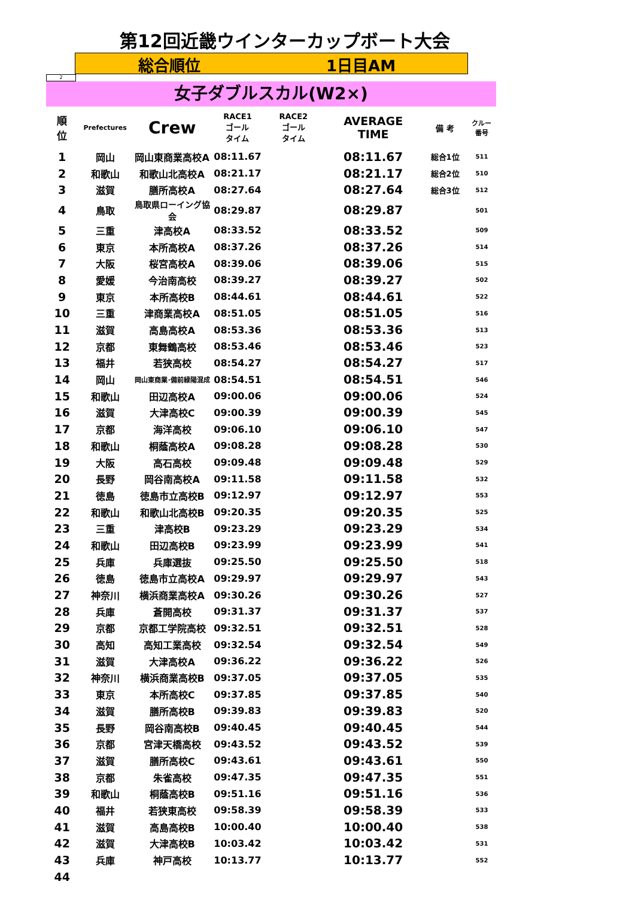第12回近畿ウインターカップボート大会
総合順位 1日目AM
2
女子ダブルスカル(W2×)
| 順 位 | Prefectures | Crew | RACE1 ゴール タイム | RACE2 ゴール タイム | AVERAGE TIME | 備 考 | クルー 番号 |
| --- | --- | --- | --- | --- | --- | --- | --- |
| 1 | 岡山 | 岡山東商業高校A | 08:11.67 | | 08:11.67 | 総合1位 | 511 |
| 2 | 和歌山 | 和歌山北高校A | 08:21.17 | | 08:21.17 | 総合2位 | 510 |
| 3 | 滋賀 | 膳所高校A | 08:27.64 | | 08:27.64 | 総合3位 | 512 |
| 4 | 鳥取 | 鳥取県ローイング協会 | 08:29.87 | | 08:29.87 | | 501 |
| 5 | 三重 | 津高校A | 08:33.52 | | 08:33.52 | | 509 |
| 6 | 東京 | 本所高校A | 08:37.26 | | 08:37.26 | | 514 |
| 7 | 大阪 | 桜宮高校A | 08:39.06 | | 08:39.06 | | 515 |
| 8 | 愛媛 | 今治南高校 | 08:39.27 | | 08:39.27 | | 502 |
| 9 | 東京 | 本所高校B | 08:44.61 | | 08:44.61 | | 522 |
| 10 | 三重 | 津商業高校A | 08:51.05 | | 08:51.05 | | 516 |
| 11 | 滋賀 | 高島高校A | 08:53.36 | | 08:53.36 | | 513 |
| 12 | 京都 | 東舞鶴高校 | 08:53.46 | | 08:53.46 | | 523 |
| 13 | 福井 | 若狭高校 | 08:54.27 | | 08:54.27 | | 517 |
| 14 | 岡山 | 岡山東商業･備前緑陽混成 | 08:54.51 | | 08:54.51 | | 546 |
| 15 | 和歌山 | 田辺高校A | 09:00.06 | | 09:00.06 | | 524 |
| 16 | 滋賀 | 大津高校C | 09:00.39 | | 09:00.39 | | 545 |
| 17 | 京都 | 海洋高校 | 09:06.10 | | 09:06.10 | | 547 |
| 18 | 和歌山 | 桐蔭高校A | 09:08.28 | | 09:08.28 | | 530 |
| 19 | 大阪 | 高石高校 | 09:09.48 | | 09:09.48 | | 529 |
| 20 | 長野 | 岡谷南高校A | 09:11.58 | | 09:11.58 | | 532 |
| 21 | 徳島 | 徳島市立高校B | 09:12.97 | | 09:12.97 | | 553 |
| 22 | 和歌山 | 和歌山北高校B | 09:20.35 | | 09:20.35 | | 525 |
| 23 | 三重 | 津高校B | 09:23.29 | | 09:23.29 | | 534 |
| 24 | 和歌山 | 田辺高校B | 09:23.99 | | 09:23.99 | | 541 |
| 25 | 兵庫 | 兵庫選抜 | 09:25.50 | | 09:25.50 | | 518 |
| 26 | 徳島 | 徳島市立高校A | 09:29.97 | | 09:29.97 | | 543 |
| 27 | 神奈川 | 横浜商業高校A | 09:30.26 | | 09:30.26 | | 527 |
| 28 | 兵庫 | 蒼開高校 | 09:31.37 | | 09:31.37 | | 537 |
| 29 | 京都 | 京都工学院高校 | 09:32.51 | | 09:32.51 | | 528 |
| 30 | 高知 | 高知工業高校 | 09:32.54 | | 09:32.54 | | 549 |
| 31 | 滋賀 | 大津高校A | 09:36.22 | | 09:36.22 | | 526 |
| 32 | 神奈川 | 横浜商業高校B | 09:37.05 | | 09:37.05 | | 535 |
| 33 | 東京 | 本所高校C | 09:37.85 | | 09:37.85 | | 540 |
| 34 | 滋賀 | 膳所高校B | 09:39.83 | | 09:39.83 | | 520 |
| 35 | 長野 | 岡谷南高校B | 09:40.45 | | 09:40.45 | | 544 |
| 36 | 京都 | 宮津天橋高校 | 09:43.52 | | 09:43.52 | | 539 |
| 37 | 滋賀 | 膳所高校C | 09:43.61 | | 09:43.61 | | 550 |
| 38 | 京都 | 朱雀高校 | 09:47.35 | | 09:47.35 | | 551 |
| 39 | 和歌山 | 桐蔭高校B | 09:51.16 | | 09:51.16 | | 536 |
| 40 | 福井 | 若狭東高校 | 09:58.39 | | 09:58.39 | | 533 |
| 41 | 滋賀 | 高島高校B | 10:00.40 | | 10:00.40 | | 538 |
| 42 | 滋賀 | 大津高校B | 10:03.42 | | 10:03.42 | | 531 |
| 43 | 兵庫 | 神戸高校 | 10:13.77 | | 10:13.77 | | 552 |
| 44 | | | | | | | |